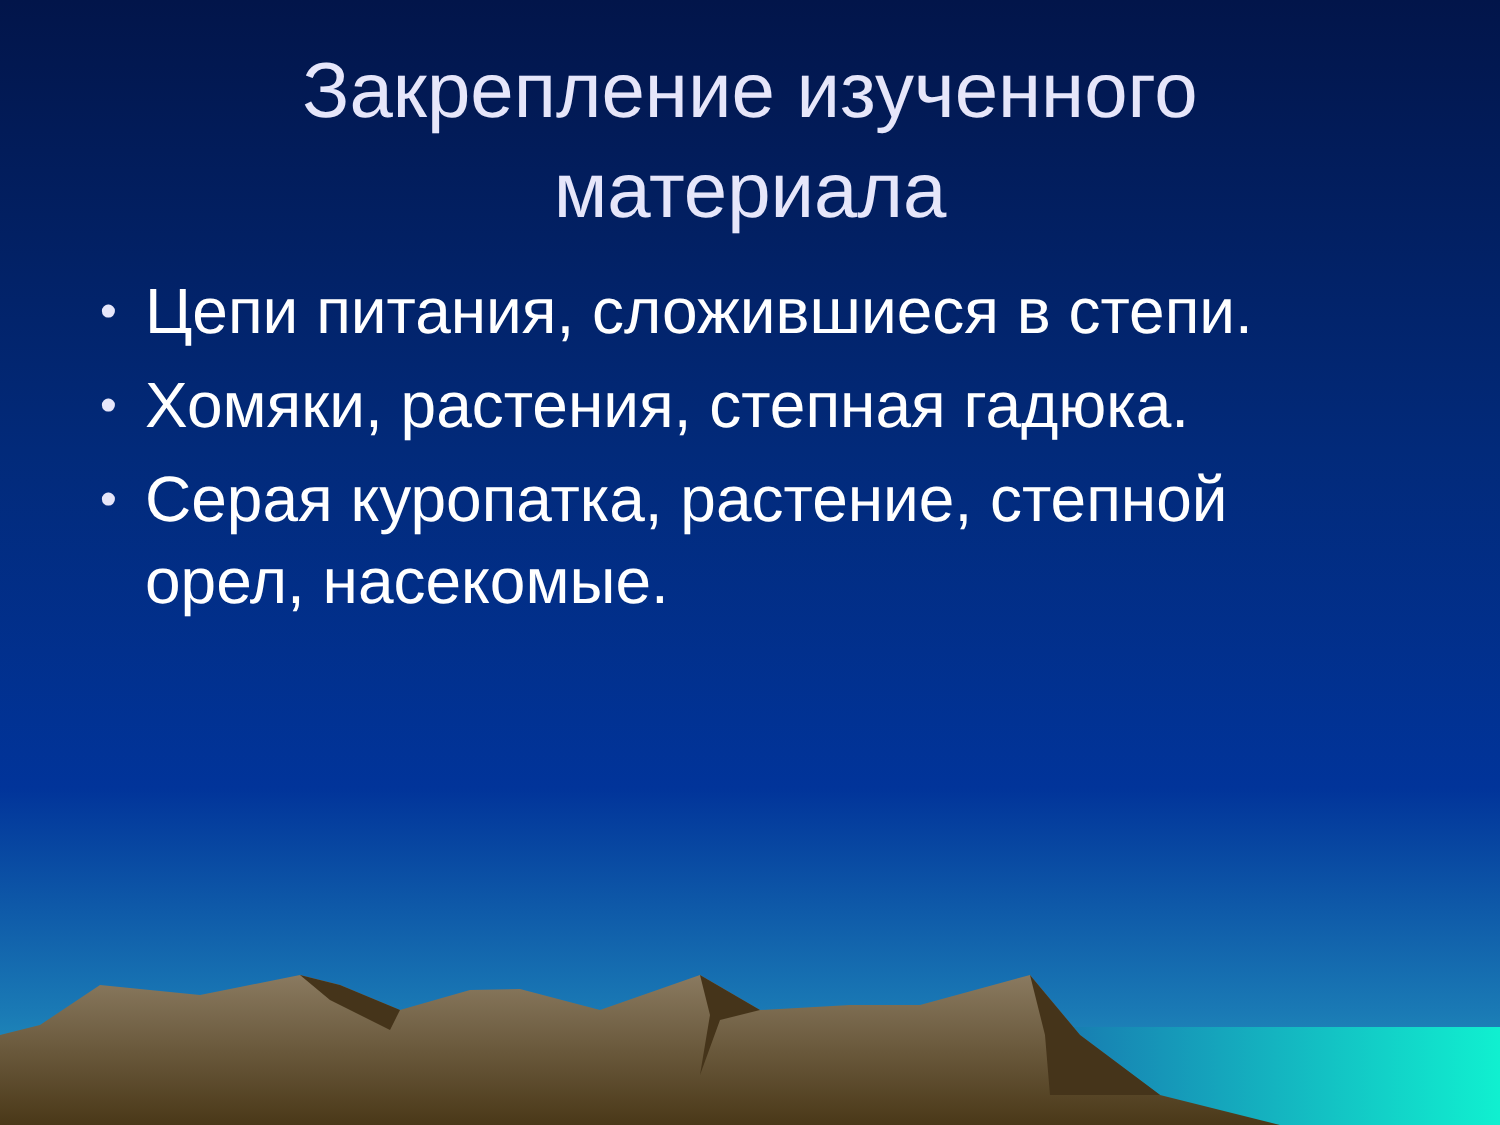Закрепление изученного
материала
• Цепи питания, сложившиеся в степи.
• Хомяки, растения, степная гадюка.
• Серая куропатка, растение, степной орел, насекомые.